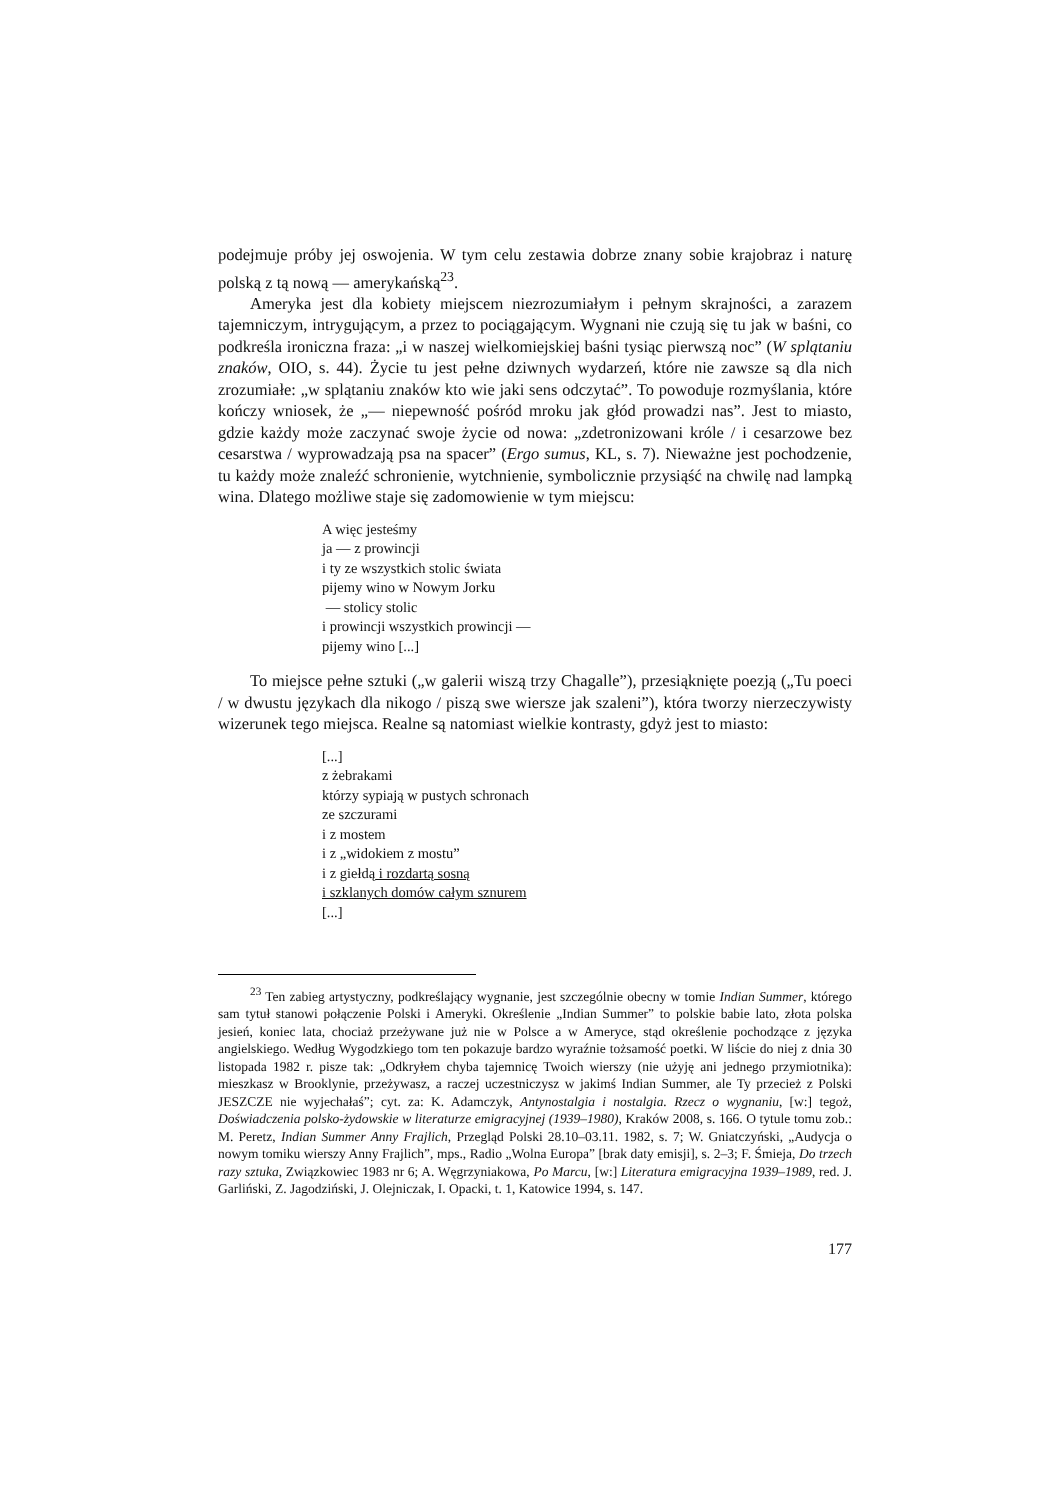podejmuje próby jej oswojenia. W tym celu zestawia dobrze znany sobie krajobraz i naturę polską z tą nową — amerykańską<sup>23</sup>.
Ameryka jest dla kobiety miejscem niezrozumiałym i pełnym skrajności, a zarazem tajemniczym, intrygującym, a przez to pociągającym. Wygnani nie czują się tu jak w baśni, co podkreśla ironiczna fraza: „i w naszej wielkomiejskiej baśni tysiąc pierwszą noc” (W splątaniu znaków, OIO, s. 44). Życie tu jest pełne dziwnych wydarzeń, które nie zawsze są dla nich zrozumiałe: „w splątaniu znaków kto wie jaki sens odczytać”. To powoduje rozmyślania, które kończy wniosek, że „— niepewność pośród mroku jak głód prowadzi nas”. Jest to miasto, gdzie każdy może zaczynać swoje życie od nowa: „zdetronizowani króle / i cesarzowe bez cesarstwa / wyprowadzają psa na spacer” (Ergo sumus, KL, s. 7). Nieważne jest pochodzenie, tu każdy może znaleźć schronienie, wytchnienie, symbolicznie przysiąść na chwilę nad lampką wina. Dlatego możliwe staje się zadomowienie w tym miejscu:
A więc jesteśmy
ja — z prowincji
i ty ze wszystkich stolic świata
pijemy wino w Nowym Jorku
— stolicy stolic
i prowincji wszystkich prowincji —
pijemy wino [...]
To miejsce pełne sztuki („w galerii wiszą trzy Chagalle”), przesiąknięte poezją („Tu poeci / w dwustu językach dla nikogo / piszą swe wiersze jak szaleni”), która tworzy nierzeczywisty wizerunek tego miejsca. Realne są natomiast wielkie kontrasty, gdyż jest to miasto:
[...]
z żebrakami
którzy sypiają w pustych schronach
ze szczurami
i z mostem
i z „widokiem z mostu”
i z giełdą i rozdartą sosną
i szklanych domów całym sznurem
[...]
<sup>23</sup> Ten zabieg artystyczny, podkreślający wygnanie, jest szczególnie obecny w tomie Indian Summer, którego sam tytuł stanowi połączenie Polski i Ameryki. Określenie „Indian Summer” to polskie babie lato, złota polska jesień, koniec lata, chociaż przeżywane już nie w Polsce a w Ameryce, stąd określenie pochodzące z języka angielskiego. Według Wygodzkiego tom ten pokazuje bardzo wyraźnie tożsamość poetki. W liście do niej z dnia 30 listopada 1982 r. pisze tak: „Odkryłem chyba tajemnicę Twoich wierszy (nie użyję ani jednego przymiotnika): mieszkasz w Brooklynie, przeżywasz, a raczej uczestniczysz w jakimś Indian Summer, ale Ty przecież z Polski JESZCZE nie wyjechałaś”; cyt. za: K. Adamczyk, Antynostalgia i nostalgia. Rzecz o wygnaniu, [w:] tegoż, Doświadczenia polsko-żydowskie w literaturze emigracyjnej (1939–1980), Kraków 2008, s. 166. O tytule tomu zob.: M. Peretz, Indian Summer Anny Frajlich, Przegląd Polski 28.10–03.11. 1982, s. 7; W. Gniatczyński, „Audycja o nowym tomiku wierszy Anny Frajlich”, mps., Radio „Wolna Europa” [brak daty emisji], s. 2–3; F. Śmieja, Do trzech razy sztuka, Związkowiec 1983 nr 6; A. Węgrzyniakowa, Po Marcu, [w:] Literatura emigracyjna 1939–1989, red. J. Garliński, Z. Jagodziński, J. Olejniczak, I. Opacki, t. 1, Katowice 1994, s. 147.
177